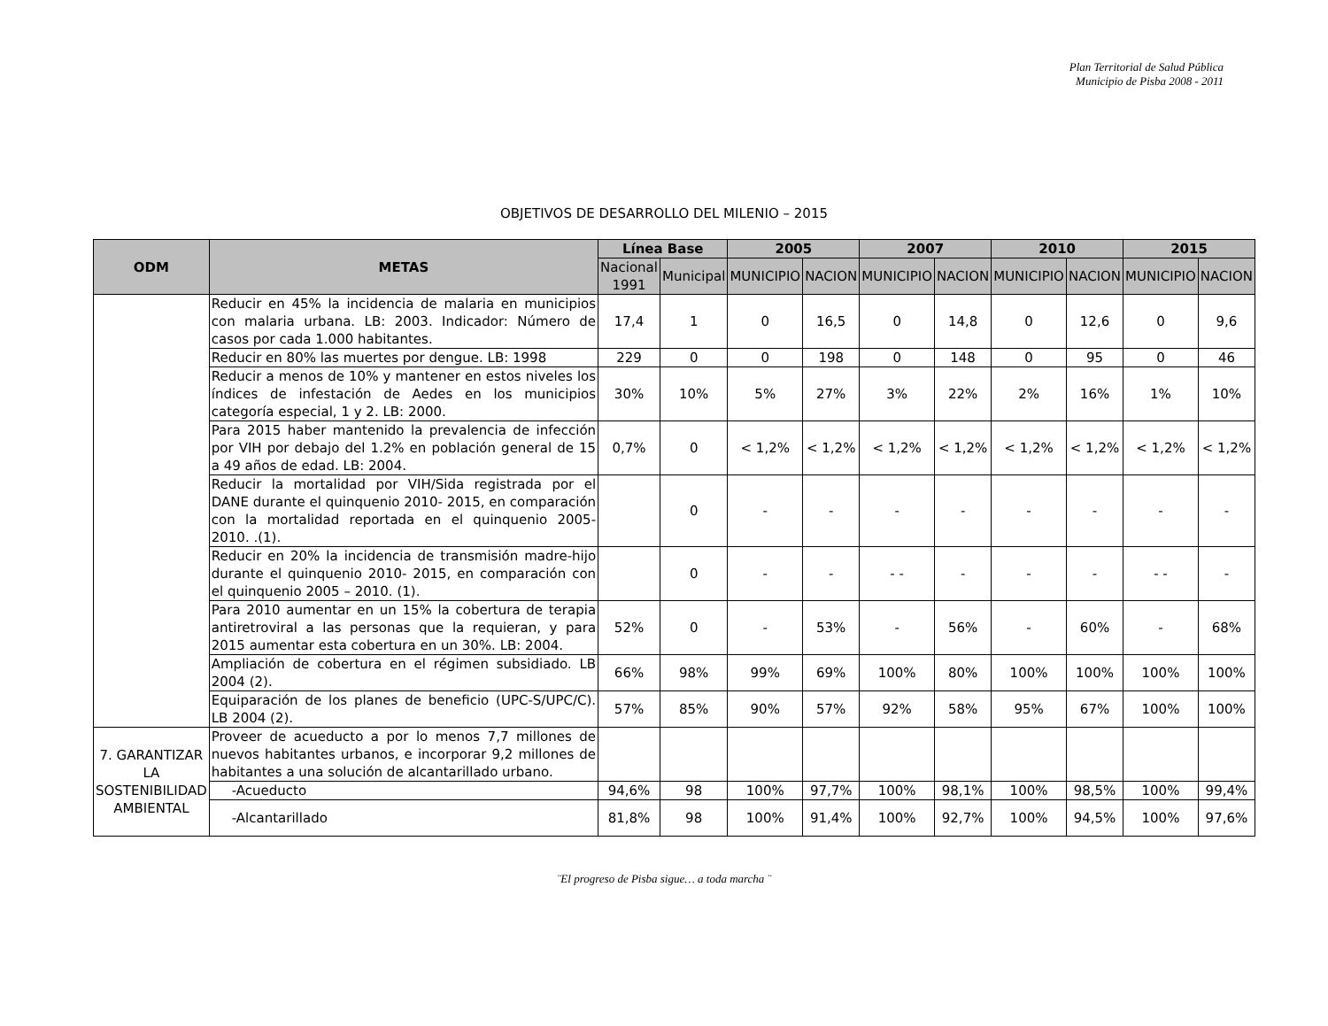Plan Territorial de Salud Pública
Municipio de Pisba 2008 - 2011
OBJETIVOS DE DESARROLLO DEL MILENIO – 2015
| ODM | METAS | Línea Base | | 2005 | | 2007 | | 2010 | | 2015 | |
| --- | --- | --- | --- | --- | --- | --- | --- | --- | --- | --- | --- |
| | | Nacional 1991 | Municipal | MUNICIPIO | NACION | MUNICIPIO | NACION | MUNICIPIO | NACION | MUNICIPIO | NACION |
| | Reducir en 45% la incidencia de malaria en municipios con malaria urbana. LB: 2003. Indicador: Número de casos por cada 1.000 habitantes. | 17,4 | 1 | 0 | 16,5 | 0 | 14,8 | 0 | 12,6 | 0 | 9,6 |
| | Reducir en 80% las muertes por dengue. LB: 1998 | 229 | 0 | 0 | 198 | 0 | 148 | 0 | 95 | 0 | 46 |
| | Reducir a menos de 10% y mantener en estos niveles los índices de infestación de Aedes en los municipios categoría especial, 1 y 2. LB: 2000. | 30% | 10% | 5% | 27% | 3% | 22% | 2% | 16% | 1% | 10% |
| | Para 2015 haber mantenido la prevalencia de infección por VIH por debajo del 1.2% en población general de 15 a 49 años de edad. LB: 2004. | 0,7% | 0 | < 1,2% | < 1,2% | < 1,2% | < 1,2% | < 1,2% | < 1,2% | < 1,2% | < 1,2% |
| | Reducir la mortalidad por VIH/Sida registrada por el DANE durante el quinquenio 2010- 2015, en comparación con la mortalidad reportada en el quinquenio 2005- 2010. .(1). | | 0 | - | - | - | - | - | - | - | - |
| | Reducir en 20% la incidencia de transmisión madre-hijo durante el quinquenio 2010- 2015, en comparación con el quinquenio 2005 – 2010. (1). | | 0 | - | - | - - | - | - | - | - - | - |
| | Para 2010 aumentar en un 15% la cobertura de terapia antiretroviral a las personas que la requieran, y para 2015 aumentar esta cobertura en un 30%. LB: 2004. | 52% | 0 | - | 53% | - | 56% | - | 60% | - | 68% |
| | Ampliación de cobertura en el régimen subsidiado. LB 2004 (2). | 66% | 98% | 99% | 69% | 100% | 80% | 100% | 100% | 100% | 100% |
| | Equiparación de los planes de beneficio (UPC-S/UPC/C). LB 2004 (2). | 57% | 85% | 90% | 57% | 92% | 58% | 95% | 67% | 100% | 100% |
| 7. GARANTIZAR LA SOSTENIBILIDAD AMBIENTAL | Proveer de acueducto a por lo menos 7,7 millones de nuevos habitantes urbanos, e incorporar 9,2 millones de habitantes a una solución de alcantarillado urbano. | | | | | | | | | | |
| | -Acueducto | 94,6% | 98 | 100% | 97,7% | 100% | 98,1% | 100% | 98,5% | 100% | 99,4% |
| | -Alcantarillado | 81,8% | 98 | 100% | 91,4% | 100% | 92,7% | 100% | 94,5% | 100% | 97,6% |
¨El progreso de Pisba sigue… a toda marcha ¨